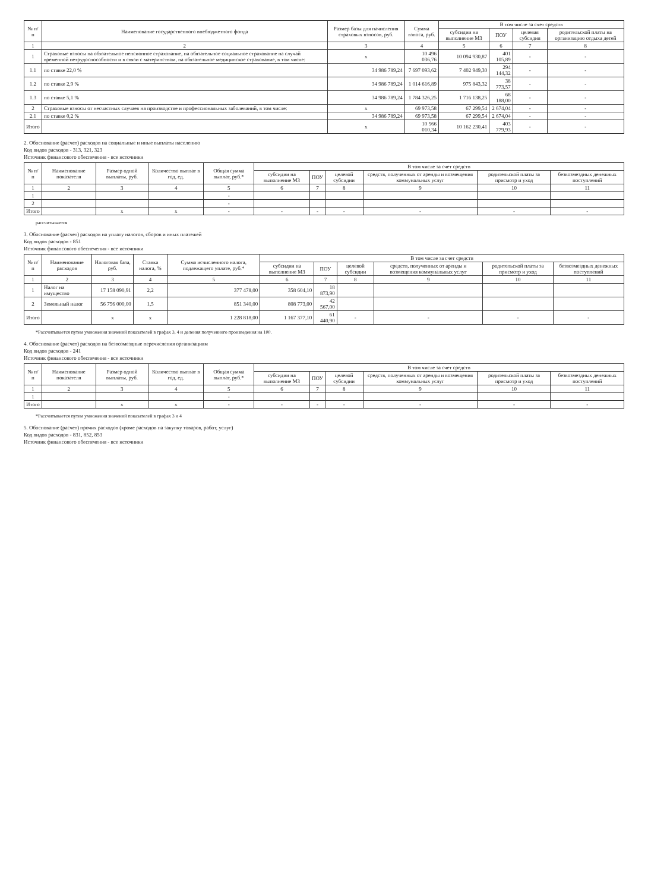| № п/п | Наименование государственного внебюджетного фонда | Размер базы для начисления страховых взносов, руб. | Сумма взноса, руб. | В том числе за счет средств | | | |
| --- | --- | --- | --- | --- | --- | --- | --- |
| | | | | субсидии на выполнение МЗ | ПОУ | целевая субсидия | родительской платы на организацию отдыха детей |
| 1 | 2 | 3 | 4 | 5 | 6 | 7 | 8 |
| 1 | Страховые взносы на обязательное пенсионное страхование, на обязательное социальное страхование на случай временной нетрудоспособности и в связи с материнством, на обязательное медицинское страхование, в том числе: | x | 10 496 036,76 | 10 094 930,87 | 401 105,89 | - | - |
| 1.1 | по ставке 22,0 % | 34 986 789,24 | 7 697 093,62 | 7 402 949,30 | 294 144,32 | - | - |
| 1.2 | по ставке 2,9 % | 34 986 789,24 | 1 014 616,89 | 975 843,32 | 38 773,57 | - | - |
| 1.3 | по ставке 5,1 % | 34 986 789,24 | 1 784 326,25 | 1 716 138,25 | 68 188,00 | - | - |
| 2 | Страховые взносы от несчастных случаев на производстве и профессиональных заболеваний, в том числе: | x | 69 973,58 | 67 299,54 | 2 674,04 | - | - |
| 2.1 | по ставке 0,2 % | 34 986 789,24 | 69 973,58 | 67 299,54 | 2 674,04 | - | - |
| Итого | | x | 10 566 010,34 | 10 162 230,41 | 403 779,93 | - | - |
2. Обоснование (расчет) расходов на социальные и иные выплаты населению
Код видов расходов - 313, 321, 323
Источник финансового обеспечения - все источники
| № п/п | Наименование показателя | Размер одной выплаты, руб. | Количество выплат в год, ед. | Общая сумма выплат, руб.* | В том числе за счет средств | | | | | |
| --- | --- | --- | --- | --- | --- | --- | --- | --- | --- | --- |
| | | | | | субсидии на выполнение МЗ | ПОУ | целевой субсидии | средств, полученных от аренды и возмещения коммунальных услуг | родительской платы за присмотр и уход | безвозмездных денежных поступлений |
| 1 | 2 | 3 | 4 | 5 | 6 | 7 | 8 | 9 | 10 | 11 |
| 1 | | | | - | | | | | | |
| 2 | | | | - | | | | | | |
| Итого | | x | x | - | - | - | - | - | - | - |
рассчитывается
3. Обоснование (расчет) расходов на уплату налогов, сборов и иных платежей
Код видов расходов - 851
Источник финансового обеспечения - все источники
| № п/п | Наименование расходов | Налоговая база, руб. | Ставка налога, % | Сумма исчисленного налога, подлежащего уплате, руб.* | В том числе за счет средств | | | | | |
| --- | --- | --- | --- | --- | --- | --- | --- | --- | --- | --- |
| | | | | | субсидии на выполнение МЗ | ПОУ | целевой субсидии | средств, полученных от аренды и возмещения коммунальных услуг | родительской платы за присмотр и уход | безвозмездных денежных поступлений |
| 1 | 2 | 3 | 4 | 5 | 6 | 7 | 8 | 9 | 10 | 11 |
| 1 | Налог на имущество | 17 158 090,91 | 2,2 | 377 478,00 | 358 604,10 | 18 873,90 | | | | |
| 2 | Земельный налог | 56 756 000,00 | 1,5 | 851 340,00 | 808 773,00 | 42 567,00 | | | | |
| Итого | | x | x | 1 228 818,00 | 1 167 377,10 | 61 440,90 | - | - | - | - |
*Рассчитывается путем умножения значений показателей в графах 3, 4 и деления полученного произведения на 100.
4. Обоснование (расчет) расходов на безвозмездные перечисления организациям
Код видов расходов - 241
Источник финансового обеспечения - все источники
| № п/п | Наименование показателя | Размер одной выплаты, руб. | Количество выплат в год, ед. | Общая сумма выплат, руб.* | В том числе за счет средств | | | | | |
| --- | --- | --- | --- | --- | --- | --- | --- | --- | --- | --- |
| | | | | | субсидии на выполнение МЗ | ПОУ | целевой субсидии | средств, полученных от аренды и возмещения коммунальных услуг | родительской платы за присмотр и уход | безвозмездных денежных поступлений |
| 1 | 2 | 3 | 4 | 5 | 6 | 7 | 8 | 9 | 10 | 11 |
| 1 | | | | - | | | | | | |
| Итого | | x | x | - | - | - | - | - | - | - |
*Рассчитывается путем умножения значений показателей в графах 3 и 4
5. Обоснование (расчет) прочих расходов (кроме расходов на закупку товаров, работ, услуг)
Код видов расходов - 831, 852, 853
Источник финансового обеспечения - все источники